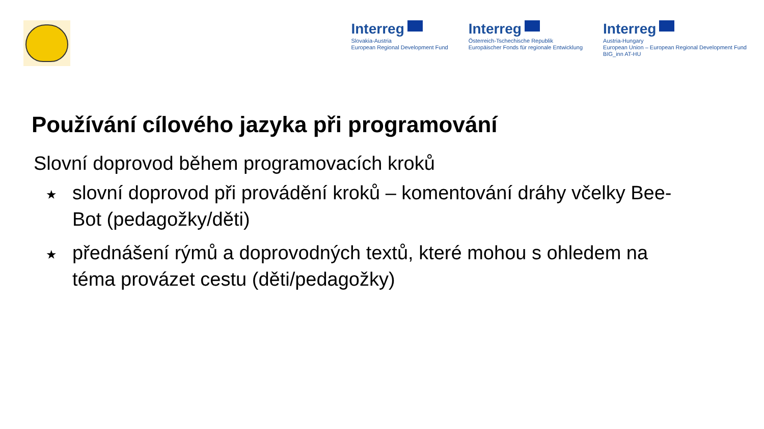Interreg
Slovakia-Austria
European Regional Development Fund
Interreg
Österreich-Tschechische Republik
Europäischer Fonds für regionale Entwicklung
Interreg
Austria-Hungary
European Union – European Regional Development Fund
BIG_inn AT-HU
Používání cílového jazyka při programování
Slovní doprovod během programovacích kroků
★ slovní doprovod při provádění kroků – komentování dráhy včelky Bee-Bot (pedagožky/děti)
★ přednášení rýmů a doprovodných textů, které mohou s ohledem na téma provázet cestu (děti/pedagožky)